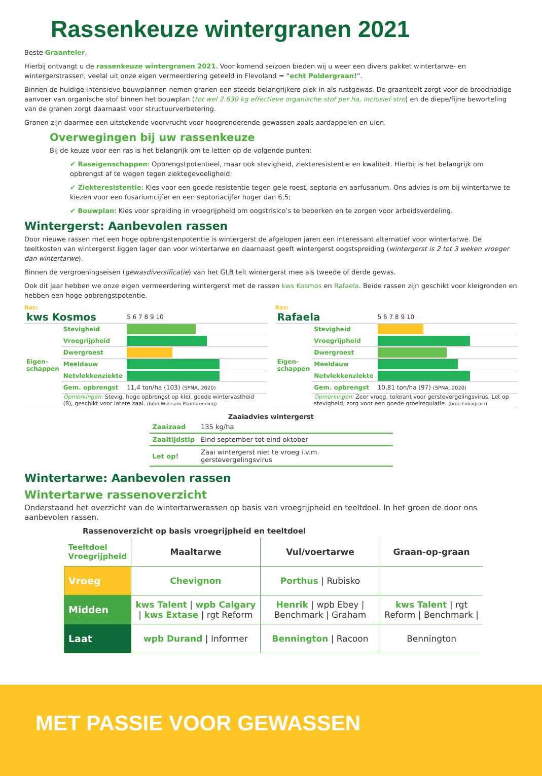Rassenkeuze wintergranen 2021
Beste Graanteler,
Hierbij ontvangt u de rassenkeuze wintergranen 2021. Voor komend seizoen bieden wij u weer een divers pakket wintertarwe- en wintergerstrassen, veelal uit onze eigen vermeerdering geteeld in Flevoland = “echt Poldergraan!”.
Binnen de huidige intensieve bouwplannen nemen granen een steeds belangrijkere plek in als rustgewas. De graanteelt zorgt voor de broodnodige aanvoer van organische stof binnen het bouwplan (tot wel 2.630 kg effectieve organische stof per ha, inclusief stro) en de diepe/fijne beworteling van de granen zorgt daarnaast voor structuurverbetering.
Granen zijn daarmee een uitstekende voorvrucht voor hoogrenderende gewassen zoals aardappelen en uien.
Overwegingen bij uw rassenkeuze
Bij de keuze voor een ras is het belangrijk om te letten op de volgende punten:
✔ Raseigenschappen: Opbrengstpotentieel, maar ook stevigheid, ziekteresistentie en kwaliteit. Hierbij is het belangrijk om opbrengst af te wegen tegen ziektegevoeligheid;
✔ Ziekteresistentie: Kies voor een goede resistentie tegen gele roest, septoria en aarfusarium. Ons advies is om bij wintertarwe te kiezen voor een fusariumcijfer en een septoriacijfer hoger dan 6,5;
✔ Bouwplan: Kies voor spreiding in vroegrijpheid om oogstrisico’s te beperken en te zorgen voor arbeidsverdeling.
Wintergerst: Aanbevolen rassen
Door nieuwe rassen met een hoge opbrengstenpotentie is wintergerst de afgelopen jaren een interessant alternatief voor wintertarwe. De teeltkosten van wintergerst liggen lager dan voor wintertarwe en daarnaast geeft wintergerst oogstspreiding (wintergerst is 2 tot 3 weken vroeger dan wintertarwe).
Binnen de vergroeningseisen (gewasdiversificatie) van het GLB telt wintergerst mee als tweede of derde gewas.
Ook dit jaar hebben we onze eigen vermeerdering wintergerst met de rassen kws Kosmos en Rafaela. Beide rassen zijn geschikt voor kleigronden en hebben een hoge opbrengstpotentie.
Ras:
| kws Kosmos | | 5 6 7 8 9 10 |
| Eigen­schappen | Stevigheid | |
| | Vroegrijpheid | |
| | Dwergroest | |
| | Meeldauw | |
| | Netvlekkenziekte | |
| | Gem. opbrengst | 11,4 ton/ha (103) (SPNA, 2020) |
| | Opmerkingen: Stevig, hoge opbrengst op klei, goede wintervastheid (8), geschikt voor latere zaai. (bron Wiersum Plantbreeding) | |
Ras:
| Rafaela | | 5 6 7 8 9 10 |
| Eigen­schappen | Stevigheid | |
| | Vroegrijpheid | |
| | Dwergroest | |
| | Meeldauw | |
| | Netvlekkenziekte | |
| | Gem. opbrengst | 10,81 ton/ha (97) (SPNA, 2020) |
| | Opmerkingen: Zeer vroeg, tolerant voor gerstevergelingsvirus. Let op stevigheid, zorg voor een goede groeiregulatie. (bron Limagrain) | |
| Zaaiadvies wintergerst | |
| --- | --- |
| Zaaizaad | 135 kg/ha |
| Zaaitijdstip | Eind september tot eind oktober |
| Let op! | Zaai wintergerst niet te vroeg i.v.m. gerstevergelingsvirus |
Wintertarwe: Aanbevolen rassen
Wintertarwe rassenoverzicht
Onderstaand het overzicht van de wintertarwerassen op basis van vroegrijpheid en teeltdoel. In het groen de door ons aanbevolen rassen.
Rassenoverzicht op basis vroegrijpheid en teeltdoel
| Teeltdoel Vroegrijpheid | Maaltarwe | Vul/voertarwe | Graan-op-graan |
| --- | --- | --- | --- |
| Vroeg | Chevignon | Porthus / Rubisko | |
| Midden | kws Talent / wpb Calgary / kws Extase / rgt Reform | Henrik / wpb Ebey / Benchmark / Graham | kws Talent / rgt Reform / Benchmark / |
| Laat | wpb Durand / Informer | Bennington / Racoon | Bennington |
MET PASSIE VOOR GEWASSEN